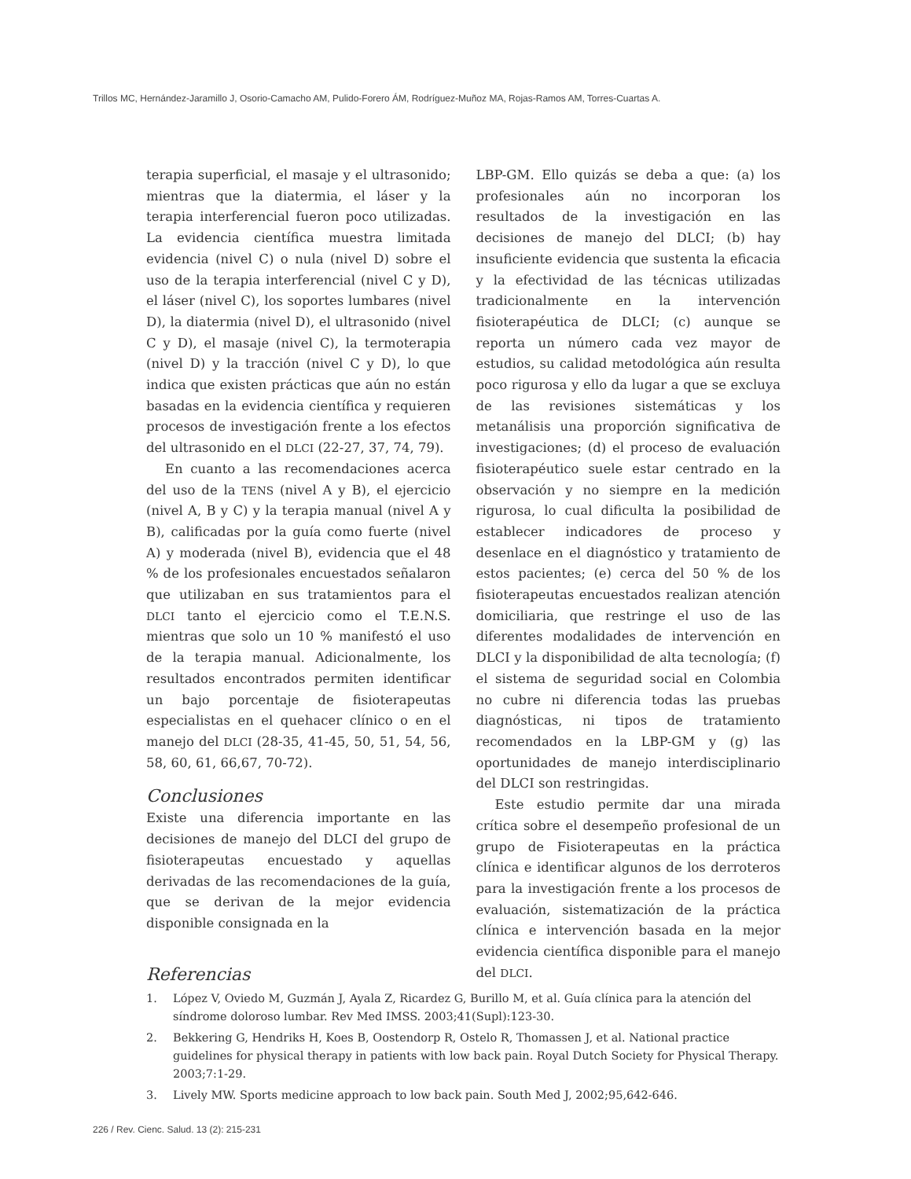Trillos MC, Hernández-Jaramillo J, Osorio-Camacho AM, Pulido-Forero ÁM, Rodríguez-Muñoz MA, Rojas-Ramos AM, Torres-Cuartas A.
terapia superficial, el masaje y el ultrasonido; mientras que la diatermia, el láser y la terapia interferencial fueron poco utilizadas. La evidencia científica muestra limitada evidencia (nivel C) o nula (nivel D) sobre el uso de la terapia interferencial (nivel C y D), el láser (nivel C), los soportes lumbares (nivel D), la diatermia (nivel D), el ultrasonido (nivel C y D), el masaje (nivel C), la termoterapia (nivel D) y la tracción (nivel C y D), lo que indica que existen prácticas que aún no están basadas en la evidencia científica y requieren procesos de investigación frente a los efectos del ultrasonido en el DLCI (22-27, 37, 74, 79).
En cuanto a las recomendaciones acerca del uso de la TENS (nivel A y B), el ejercicio (nivel A, B y C) y la terapia manual (nivel A y B), calificadas por la guía como fuerte (nivel A) y moderada (nivel B), evidencia que el 48 % de los profesionales encuestados señalaron que utilizaban en sus tratamientos para el DLCI tanto el ejercicio como el T.E.N.S. mientras que solo un 10 % manifestó el uso de la terapia manual. Adicionalmente, los resultados encontrados permiten identificar un bajo porcentaje de fisioterapeutas especialistas en el quehacer clínico o en el manejo del DLCI (28-35, 41-45, 50, 51, 54, 56, 58, 60, 61, 66,67, 70-72).
Conclusiones
Existe una diferencia importante en las decisiones de manejo del DLCI del grupo de fisioterapeutas encuestado y aquellas derivadas de las recomendaciones de la guía, que se derivan de la mejor evidencia disponible consignada en la
LBP-GM. Ello quizás se deba a que: (a) los profesionales aún no incorporan los resultados de la investigación en las decisiones de manejo del DLCI; (b) hay insuficiente evidencia que sustenta la eficacia y la efectividad de las técnicas utilizadas tradicionalmente en la intervención fisioterapéutica de DLCI; (c) aunque se reporta un número cada vez mayor de estudios, su calidad metodológica aún resulta poco rigurosa y ello da lugar a que se excluya de las revisiones sistemáticas y los metanálisis una proporción significativa de investigaciones; (d) el proceso de evaluación fisioterapéutico suele estar centrado en la observación y no siempre en la medición rigurosa, lo cual dificulta la posibilidad de establecer indicadores de proceso y desenlace en el diagnóstico y tratamiento de estos pacientes; (e) cerca del 50 % de los fisioterapeutas encuestados realizan atención domiciliaria, que restringe el uso de las diferentes modalidades de intervención en DLCI y la disponibilidad de alta tecnología; (f) el sistema de seguridad social en Colombia no cubre ni diferencia todas las pruebas diagnósticas, ni tipos de tratamiento recomendados en la LBP-GM y (g) las oportunidades de manejo interdisciplinario del DLCI son restringidas.
Este estudio permite dar una mirada crítica sobre el desempeño profesional de un grupo de Fisioterapeutas en la práctica clínica e identificar algunos de los derroteros para la investigación frente a los procesos de evaluación, sistematización de la práctica clínica e intervención basada en la mejor evidencia científica disponible para el manejo del DLCI.
Referencias
1. López V, Oviedo M, Guzmán J, Ayala Z, Ricardez G, Burillo M, et al. Guía clínica para la atención del síndrome doloroso lumbar. Rev Med IMSS. 2003;41(Supl):123-30.
2. Bekkering G, Hendriks H, Koes B, Oostendorp R, Ostelo R, Thomassen J, et al. National practice guidelines for physical therapy in patients with low back pain. Royal Dutch Society for Physical Therapy. 2003;7:1-29.
3. Lively MW. Sports medicine approach to low back pain. South Med J, 2002;95,642-646.
226 / Rev. Cienc. Salud. 13 (2): 215-231